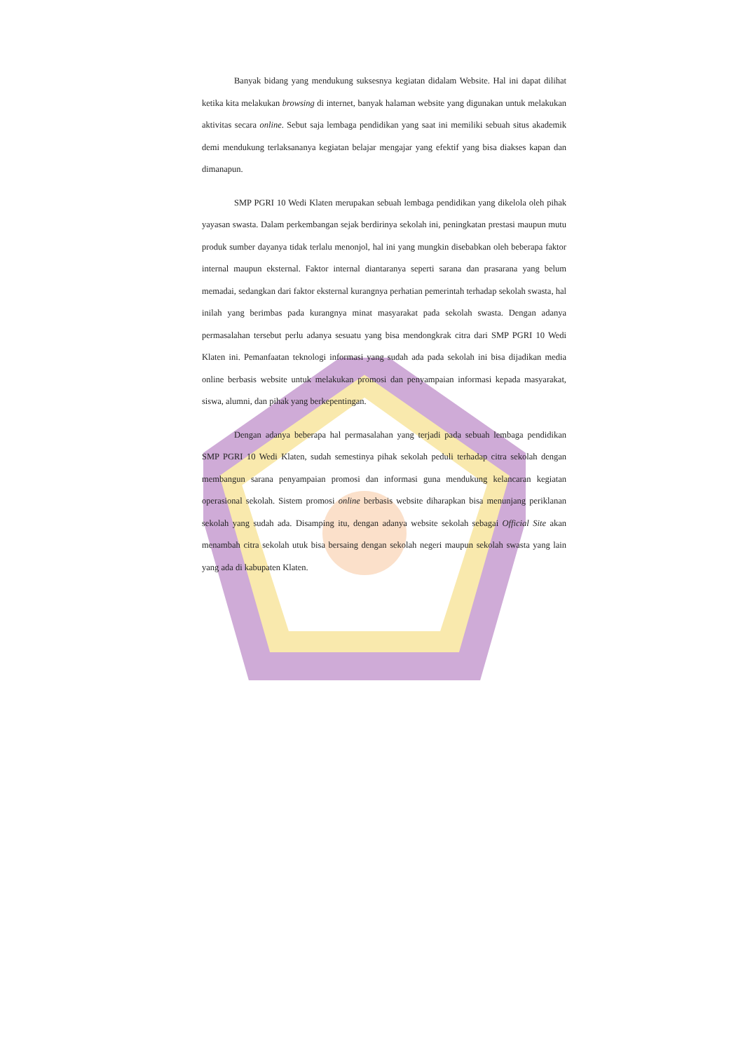Banyak bidang yang mendukung suksesnya kegiatan didalam Website. Hal ini dapat dilihat ketika kita melakukan browsing di internet, banyak halaman website yang digunakan untuk melakukan aktivitas secara online. Sebut saja lembaga pendidikan yang saat ini memiliki sebuah situs akademik demi mendukung terlaksananya kegiatan belajar mengajar yang efektif yang bisa diakses kapan dan dimanapun.
SMP PGRI 10 Wedi Klaten merupakan sebuah lembaga pendidikan yang dikelola oleh pihak yayasan swasta. Dalam perkembangan sejak berdirinya sekolah ini, peningkatan prestasi maupun mutu produk sumber dayanya tidak terlalu menonjol, hal ini yang mungkin disebabkan oleh beberapa faktor internal maupun eksternal. Faktor internal diantaranya seperti sarana dan prasarana yang belum memadai, sedangkan dari faktor eksternal kurangnya perhatian pemerintah terhadap sekolah swasta, hal inilah yang berimbas pada kurangnya minat masyarakat pada sekolah swasta. Dengan adanya permasalahan tersebut perlu adanya sesuatu yang bisa mendongkrak citra dari SMP PGRI 10 Wedi Klaten ini. Pemanfaatan teknologi informasi yang sudah ada pada sekolah ini bisa dijadikan media online berbasis website untuk melakukan promosi dan penyampaian informasi kepada masyarakat, siswa, alumni, dan pihak yang berkepentingan.
Dengan adanya beberapa hal permasalahan yang terjadi pada sebuah lembaga pendidikan SMP PGRI 10 Wedi Klaten, sudah semestinya pihak sekolah peduli terhadap citra sekolah dengan membangun sarana penyampaian promosi dan informasi guna mendukung kelancaran kegiatan operasional sekolah. Sistem promosi online berbasis website diharapkan bisa menunjang periklanan sekolah yang sudah ada. Disamping itu, dengan adanya website sekolah sebagai Official Site akan menambah citra sekolah utuk bisa bersaing dengan sekolah negeri maupun sekolah swasta yang lain yang ada di kabupaten Klaten.